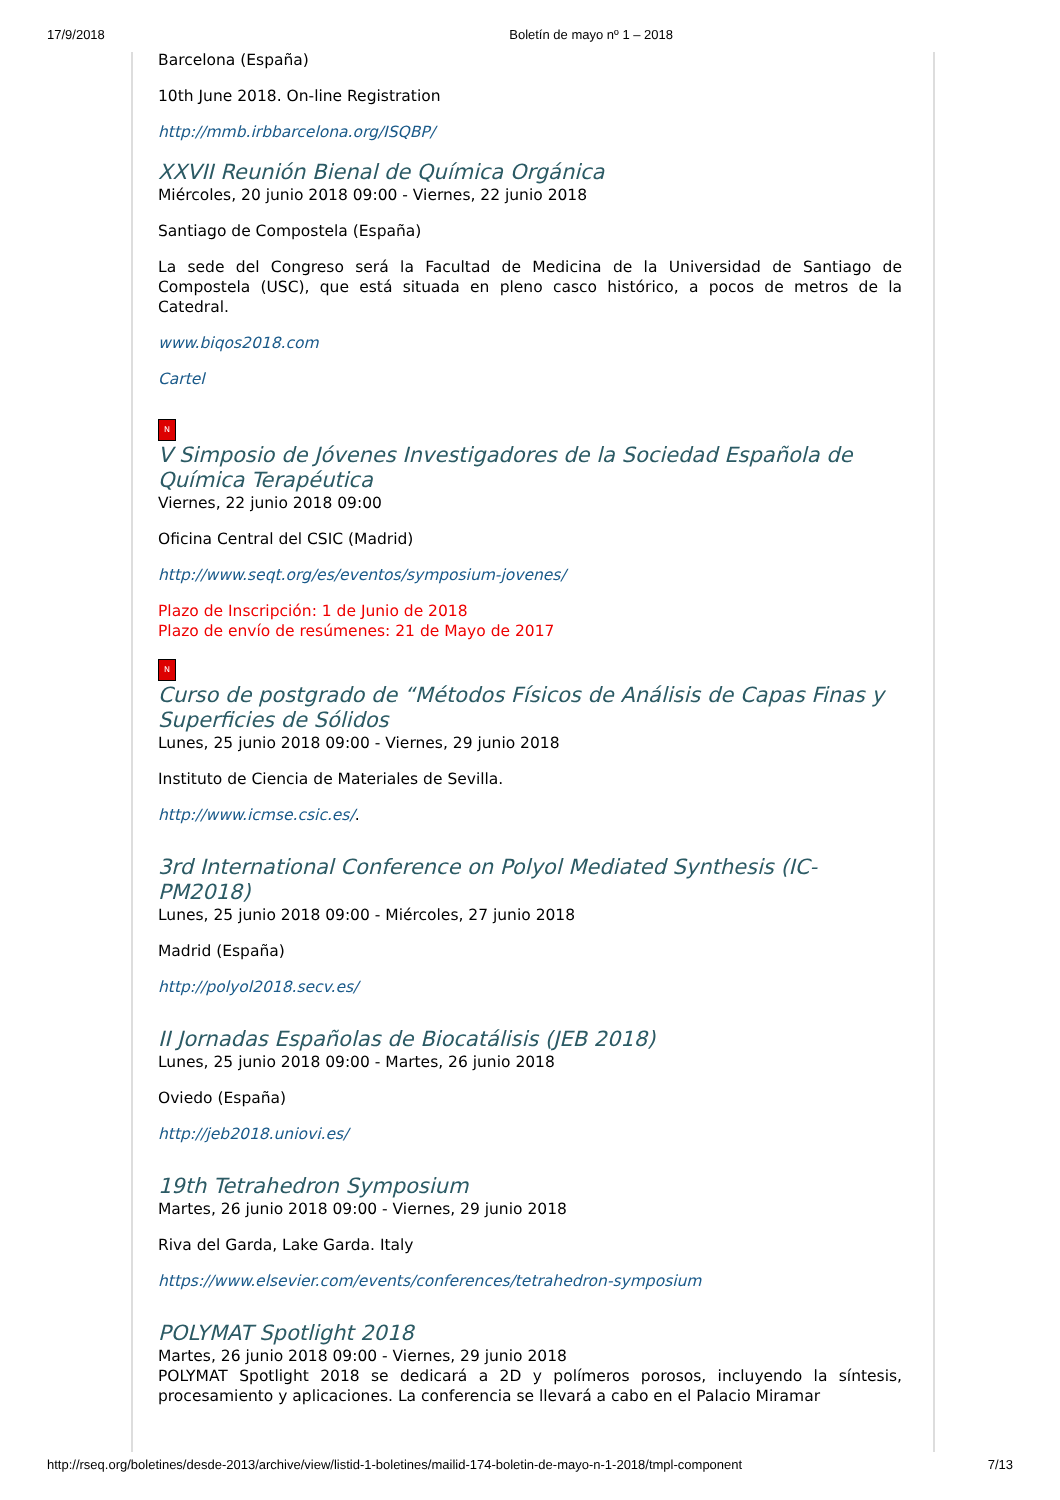17/9/2018 Boletín de mayo nº 1 – 2018
Barcelona (España)
10th June 2018. On-line Registration
http://mmb.irbbarcelona.org/ISQBP/
XXVII Reunión Bienal de Química Orgánica
Miércoles, 20 junio 2018 09:00 - Viernes, 22 junio 2018
Santiago de Compostela (España)
La sede del Congreso será la Facultad de Medicina de la Universidad de Santiago de Compostela (USC), que está situada en pleno casco histórico, a pocos de metros de la Catedral.
www.biqos2018.com
Cartel
N
V Simposio de Jóvenes Investigadores de la Sociedad Española de Química Terapéutica
Viernes, 22 junio 2018 09:00
Oficina Central del CSIC (Madrid)
http://www.seqt.org/es/eventos/symposium-jovenes/
Plazo de Inscripción: 1 de Junio de 2018
Plazo de envío de resúmenes: 21 de Mayo de 2017
N
Curso de postgrado de “Métodos Físicos de Análisis de Capas Finas y Superficies de Sólidos
Lunes, 25 junio 2018 09:00 - Viernes, 29 junio 2018
Instituto de Ciencia de Materiales de Sevilla.
http://www.icmse.csic.es/.
3rd International Conference on Polyol Mediated Synthesis (IC-PM2018)
Lunes, 25 junio 2018 09:00 - Miércoles, 27 junio 2018
Madrid (España)
http://polyol2018.secv.es/
II Jornadas Españolas de Biocatálisis (JEB 2018)
Lunes, 25 junio 2018 09:00 - Martes, 26 junio 2018
Oviedo (España)
http://jeb2018.uniovi.es/
19th Tetrahedron Symposium
Martes, 26 junio 2018 09:00 - Viernes, 29 junio 2018
Riva del Garda, Lake Garda. Italy
https://www.elsevier.com/events/conferences/tetrahedron-symposium
POLYMAT Spotlight 2018
Martes, 26 junio 2018 09:00 - Viernes, 29 junio 2018
POLYMAT Spotlight 2018 se dedicará a 2D y polímeros porosos, incluyendo la síntesis, procesamiento y aplicaciones. La conferencia se llevará a cabo en el Palacio Miramar
http://rseq.org/boletines/desde-2013/archive/view/listid-1-boletines/mailid-174-boletin-de-mayo-n-1-2018/tmpl-component 7/13